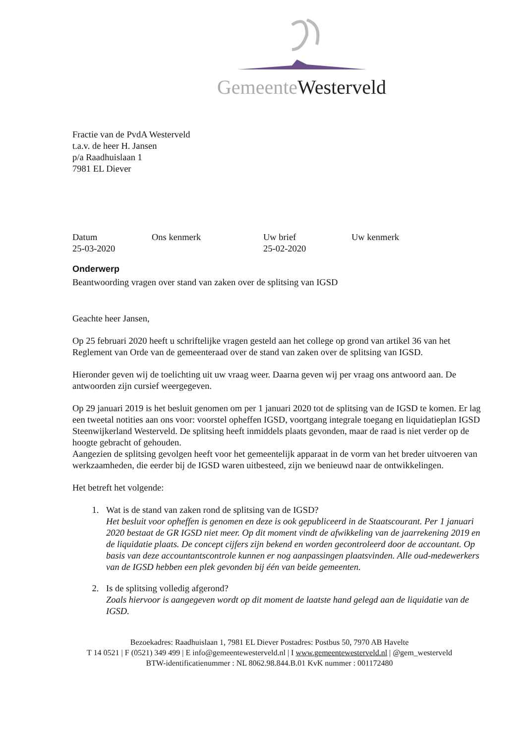Gemeente Westerveld
Fractie van de PvdA Westerveld
t.a.v. de heer H. Jansen
p/a Raadhuislaan 1
7981 EL Diever
| Datum | Ons kenmerk | Uw brief | Uw kenmerk |
| 25-03-2020 | | 25-02-2020 | |
Onderwerp
Beantwoording vragen over stand van zaken over de splitsing van IGSD
Geachte heer Jansen,
Op 25 februari 2020 heeft u schriftelijke vragen gesteld aan het college op grond van artikel 36 van het Reglement van Orde van de gemeenteraad over de stand van zaken over de splitsing van IGSD.
Hieronder geven wij de toelichting uit uw vraag weer. Daarna geven wij per vraag ons antwoord aan. De antwoorden zijn cursief weergegeven.
Op 29 januari 2019 is het besluit genomen om per 1 januari 2020 tot de splitsing van de IGSD te komen. Er lag een tweetal notities aan ons voor: voorstel opheffen IGSD, voortgang integrale toegang en liquidatieplan IGSD Steenwijkerland Westerveld. De splitsing heeft inmiddels plaats gevonden, maar de raad is niet verder op de hoogte gebracht of gehouden.
Aangezien de splitsing gevolgen heeft voor het gemeentelijk apparaat in de vorm van het breder uitvoeren van werkzaamheden, die eerder bij de IGSD waren uitbesteed, zijn we benieuwd naar de ontwikkelingen.
Het betreft het volgende:
1. Wat is de stand van zaken rond de splitsing van de IGSD?
Het besluit voor opheffen is genomen en deze is ook gepubliceerd in de Staatscourant. Per 1 januari 2020 bestaat de GR IGSD niet meer. Op dit moment vindt de afwikkeling van de jaarrekening 2019 en de liquidatie plaats. De concept cijfers zijn bekend en worden gecontroleerd door de accountant. Op basis van deze accountantscontrole kunnen er nog aanpassingen plaatsvinden. Alle oud-medewerkers van de IGSD hebben een plek gevonden bij één van beide gemeenten.
2. Is de splitsing volledig afgerond?
Zoals hiervoor is aangegeven wordt op dit moment de laatste hand gelegd aan de liquidatie van de IGSD.
Bezoekadres: Raadhuislaan 1, 7981 EL Diever Postadres: Postbus 50, 7970 AB Havelte
T 14 0521 | F (0521) 349 499 | E info@gemeentewesterveld.nl | I www.gemeentewesterveld.nl | @gem_westerveld
BTW-identificatienummer : NL 8062.98.844.B.01 KvK nummer : 001172480